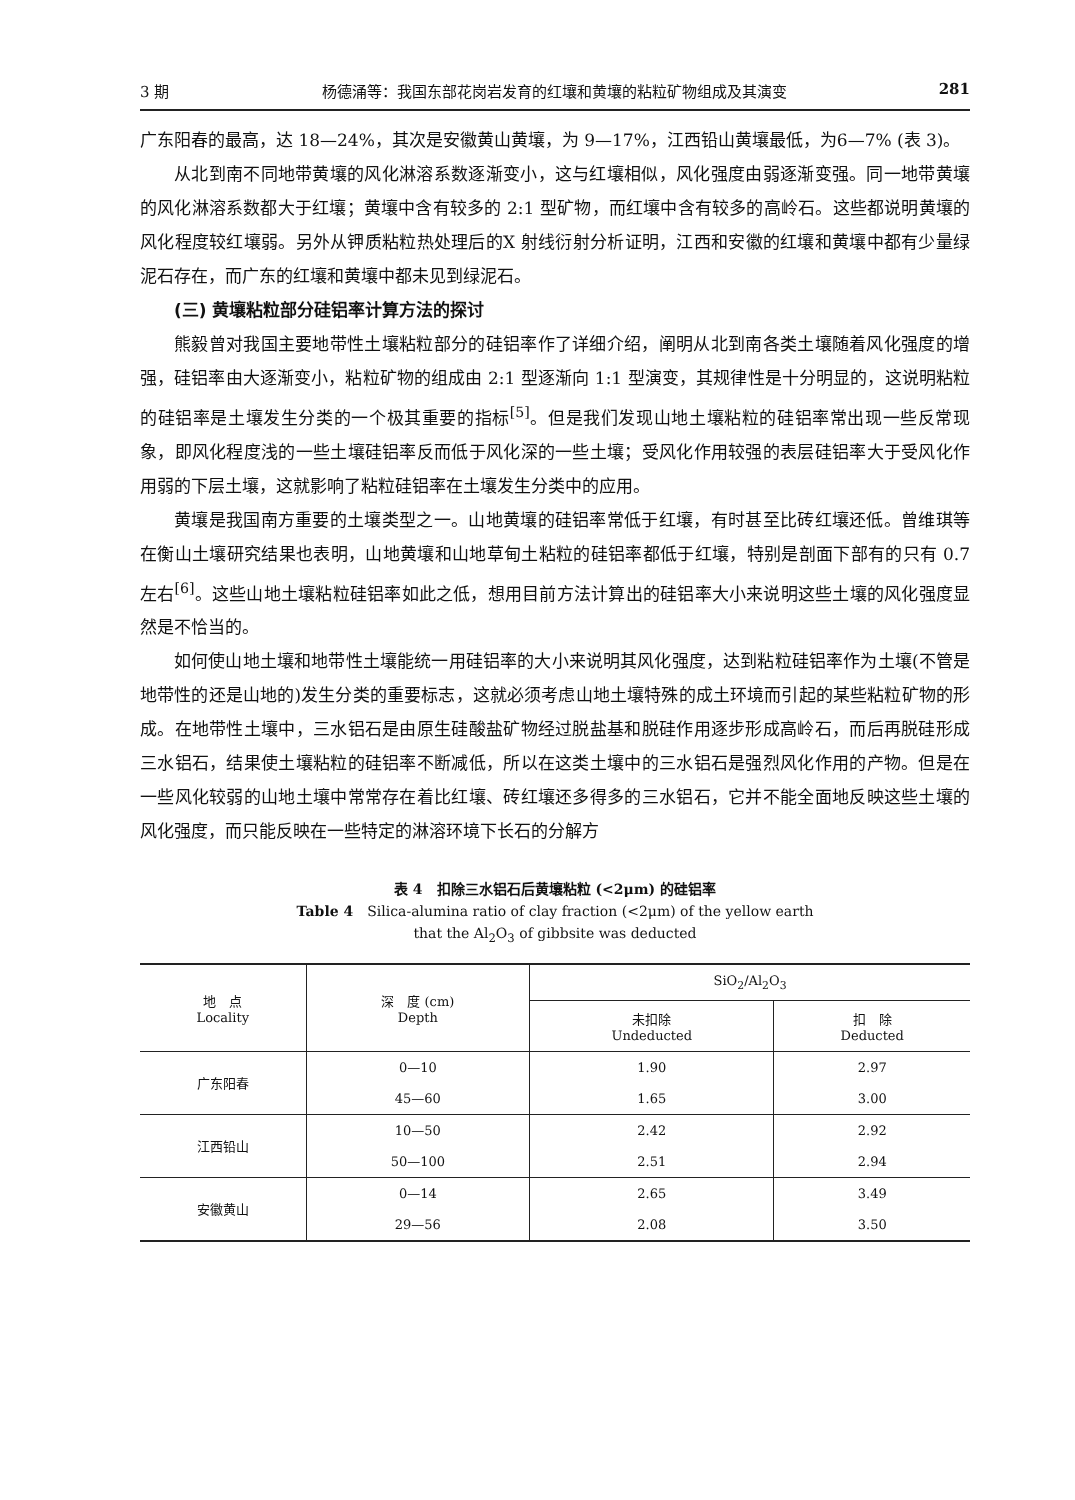3 期 杨德涌等：我国东部花岗岩发育的红壤和黄壤的粘粒矿物组成及其演变 281
广东阳春的最高，达 18—24%，其次是安徽黄山黄壤，为 9—17%，江西铅山黄壤最低，为6—7% (表 3)。
从北到南不同地带黄壤的风化淋溶系数逐渐变小，这与红壤相似，风化强度由弱逐渐变强。同一地带黄壤的风化淋溶系数都大于红壤；黄壤中含有较多的 2:1 型矿物，而红壤中含有较多的高岭石。这些都说明黄壤的风化程度较红壤弱。另外从钾质粘粒热处理后的X 射线衍射分析证明，江西和安徽的红壤和黄壤中都有少量绿泥石存在，而广东的红壤和黄壤中都未见到绿泥石。
(三) 黄壤粘粒部分硅铝率计算方法的探讨
熊毅曾对我国主要地带性土壤粘粒部分的硅铝率作了详细介绍，阐明从北到南各类土壤随着风化强度的增强，硅铝率由大逐渐变小，粘粒矿物的组成由 2:1 型逐渐向 1:1 型演变，其规律性是十分明显的，这说明粘粒的硅铝率是土壤发生分类的一个极其重要的指标<sup>[5]</sup>。但是我们发现山地土壤粘粒的硅铝率常出现一些反常现象，即风化程度浅的一些土壤硅铝率反而低于风化深的一些土壤；受风化作用较强的表层硅铝率大于受风化作用弱的下层土壤，这就影响了粘粒硅铝率在土壤发生分类中的应用。
黄壤是我国南方重要的土壤类型之一。山地黄壤的硅铝率常低于红壤，有时甚至比砖红壤还低。曾维琪等在衡山土壤研究结果也表明，山地黄壤和山地草甸土粘粒的硅铝率都低于红壤，特别是剖面下部有的只有 0.7 左右<sup>[6]</sup>。这些山地土壤粘粒硅铝率如此之低，想用目前方法计算出的硅铝率大小来说明这些土壤的风化强度显然是不恰当的。
如何使山地土壤和地带性土壤能统一用硅铝率的大小来说明其风化强度，达到粘粒硅铝率作为土壤(不管是地带性的还是山地的)发生分类的重要标志，这就必须考虑山地土壤特殊的成土环境而引起的某些粘粒矿物的形成。在地带性土壤中，三水铝石是由原生硅酸盐矿物经过脱盐基和脱硅作用逐步形成高岭石，而后再脱硅形成三水铝石，结果使土壤粘粒的硅铝率不断减低，所以在这类土壤中的三水铝石是强烈风化作用的产物。但是在一些风化较弱的山地土壤中常常存在着比红壤、砖红壤还多得多的三水铝石，它并不能全面地反映这些土壤的风化强度，而只能反映在一些特定的淋溶环境下长石的分解方
表 4　扣除三水铝石后黄壤粘粒 (<2μm) 的硅铝率
Table 4　Silica-alumina ratio of clay fraction (<2μm) of the yellow earth
that the Al<sub>2</sub>O<sub>3</sub> of gibbsite was deducted
| 地 点 Locality | 深 度 (cm) Depth | SiO<sub>2</sub>/Al<sub>2</sub>O<sub>3</sub> | |
| --- | --- | --- | --- |
| | | 未扣除 Undeducted | 扣 除 Deducted |
| 广东阳春 | 0—10 | 1.90 | 2.97 |
| | 45—60 | 1.65 | 3.00 |
| 江西铅山 | 10—50 | 2.42 | 2.92 |
| | 50—100 | 2.51 | 2.94 |
| 安徽黄山 | 0—14 | 2.65 | 3.49 |
| | 29—56 | 2.08 | 3.50 |